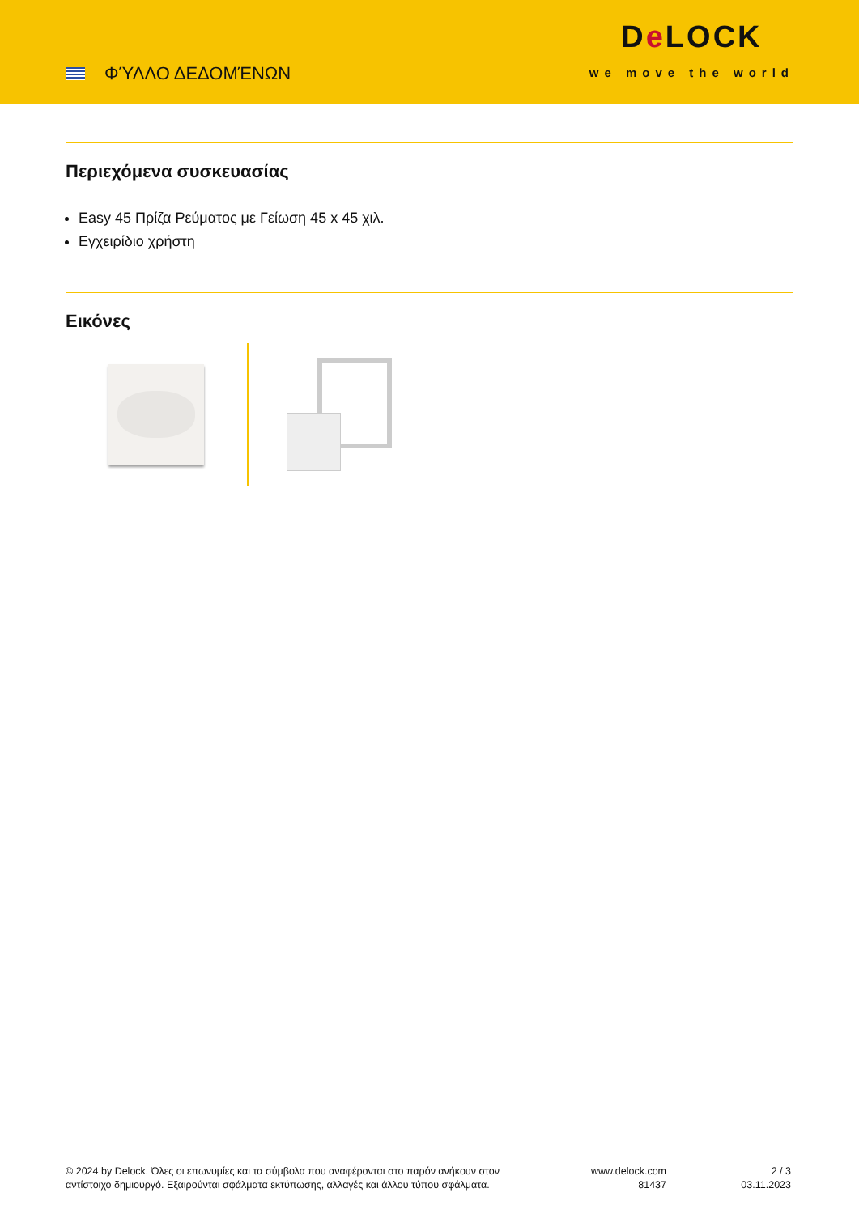ΦΎΛΛΟ ΔΕΔΟΜΈΝΩΝ
De LOCK
we move the world
Περιεχόμενα συσκευασίας
Easy 45 Πρίζα Ρεύματος με Γείωση 45 x 45 χιλ.
Εγχειρίδιο χρήστη
Εικόνες
© 2024 by Delock. Όλες οι επωνυμίες και τα σύμβολα που αναφέρονται στο παρόν ανήκουν στον αντίστοιχο δημιουργό. Εξαιρούνται σφάλματα εκτύπωσης, αλλαγές και άλλου τύπου σφάλματα.
www.delock.com
81437
2 / 3
03.11.2023